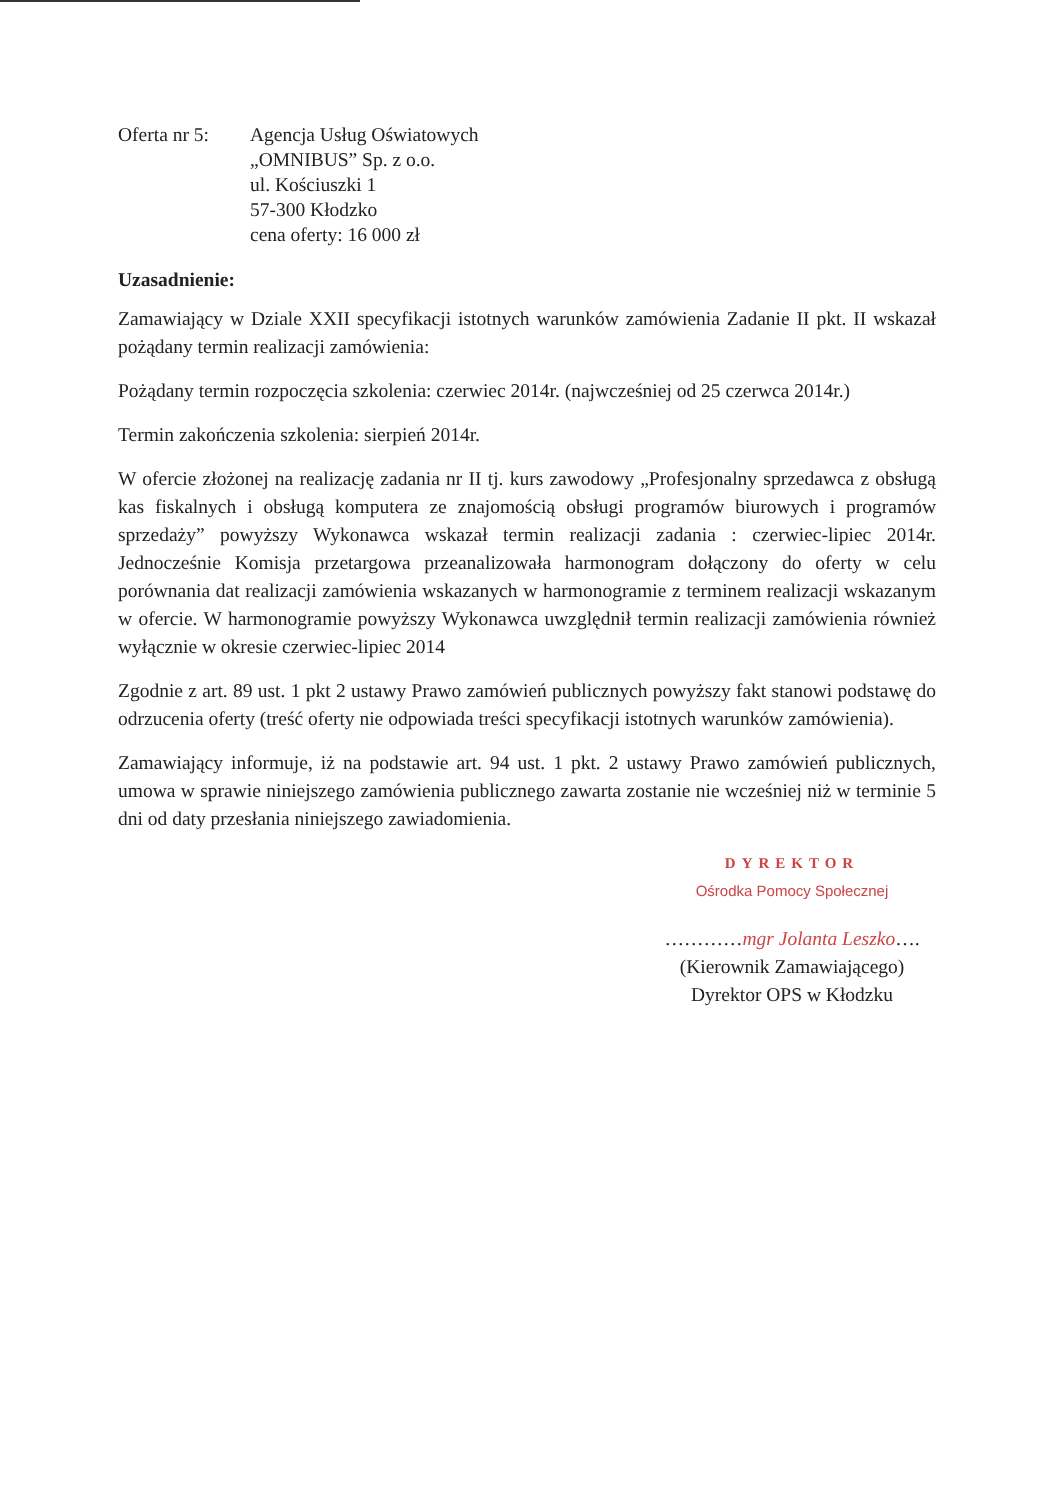Oferta nr 5:
Agencja Usług Oświatowych
„OMNIBUS” Sp. z o.o.
ul. Kościuszki 1
57-300 Kłodzko
cena oferty: 16 000 zł
Uzasadnienie:
Zamawiający w Dziale XXII specyfikacji istotnych warunków zamówienia Zadanie II pkt. II wskazał pożądany termin realizacji zamówienia:
Pożądany termin rozpoczęcia szkolenia: czerwiec 2014r. (najwcześniej od 25 czerwca 2014r.)
Termin zakończenia szkolenia: sierpień 2014r.
W ofercie złożonej na realizację zadania nr II tj. kurs zawodowy „Profesjonalny sprzedawca z obsługą kas fiskalnych i obsługą komputera ze znajomością obsługi programów biurowych i programów sprzedaży” powyższy Wykonawca wskazał termin realizacji zadania : czerwiec-lipiec 2014r. Jednocześnie Komisja przetargowa przeanalizowała harmonogram dołączony do oferty w celu porównania dat realizacji zamówienia wskazanych w harmonogramie z terminem realizacji wskazanym w ofercie. W harmonogramie powyższy Wykonawca uwzględnił termin realizacji zamówienia również wyłącznie w okresie czerwiec-lipiec 2014
Zgodnie z art. 89 ust. 1 pkt 2 ustawy Prawo zamówień publicznych powyższy fakt stanowi podstawę do odrzucenia oferty (treść oferty nie odpowiada treści specyfikacji istotnych warunków zamówienia).
Zamawiający informuje, iż na podstawie art. 94 ust. 1 pkt. 2 ustawy Prawo zamówień publicznych, umowa w sprawie niniejszego zamówienia publicznego zawarta zostanie nie wcześniej niż w terminie 5 dni od daty przesłania niniejszego zawiadomienia.
DYREKTOR
Ośrodka Pomocy Społecznej
…………mgr Jolanta Leszko….
(Kierownik Zamawiającego)
Dyrektor OPS w Kłodzku